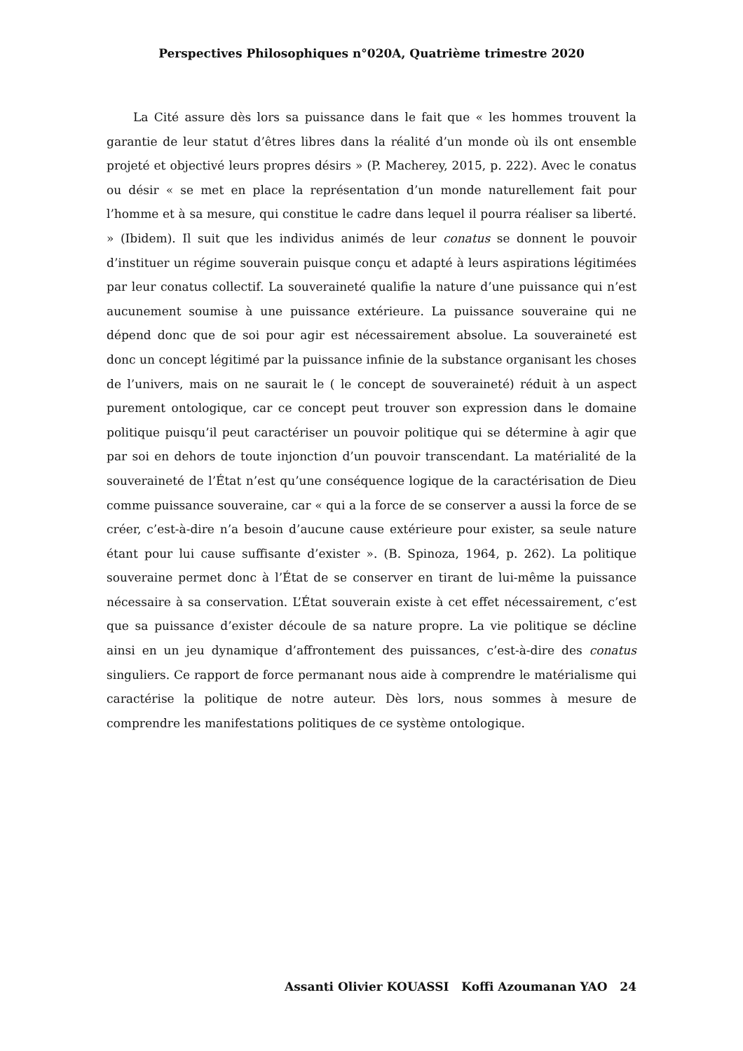Perspectives Philosophiques n°020A, Quatrième trimestre 2020
La Cité assure dès lors sa puissance dans le fait que « les hommes trouvent la garantie de leur statut d’êtres libres dans la réalité d’un monde où ils ont ensemble projeté et objectivé leurs propres désirs » (P. Macherey, 2015, p. 222). Avec le conatus ou désir « se met en place la représentation d’un monde naturellement fait pour l’homme et à sa mesure, qui constitue le cadre dans lequel il pourra réaliser sa liberté. » (Ibidem). Il suit que les individus animés de leur conatus se donnent le pouvoir d’instituer un régime souverain puisque conçu et adapté à leurs aspirations légitimées par leur conatus collectif. La souveraineté qualifie la nature d’une puissance qui n’est aucunement soumise à une puissance extérieure. La puissance souveraine qui ne dépend donc que de soi pour agir est nécessairement absolue. La souveraineté est donc un concept légitimé par la puissance infinie de la substance organisant les choses de l’univers, mais on ne saurait le ( le concept de souveraineté) réduit à un aspect purement ontologique, car ce concept peut trouver son expression dans le domaine politique puisqu’il peut caractériser un pouvoir politique qui se détermine à agir que par soi en dehors de toute injonction d’un pouvoir transcendant. La matérialité de la souveraineté de l’État n’est qu’une conséquence logique de la caractérisation de Dieu comme puissance souveraine, car « qui a la force de se conserver a aussi la force de se créer, c’est-à-dire n’a besoin d’aucune cause extérieure pour exister, sa seule nature étant pour lui cause suffisante d’exister ». (B. Spinoza, 1964, p. 262). La politique souveraine permet donc à l’État de se conserver en tirant de lui-même la puissance nécessaire à sa conservation. L’État souverain existe à cet effet nécessairement, c’est que sa puissance d’exister découle de sa nature propre. La vie politique se décline ainsi en un jeu dynamique d’affrontement des puissances, c’est-à-dire des conatus singuliers. Ce rapport de force permanant nous aide à comprendre le matérialisme qui caractérise la politique de notre auteur. Dès lors, nous sommes à mesure de comprendre les manifestations politiques de ce système ontologique.
Assanti Olivier KOUASSI Koffi Azoumanan YAO 24